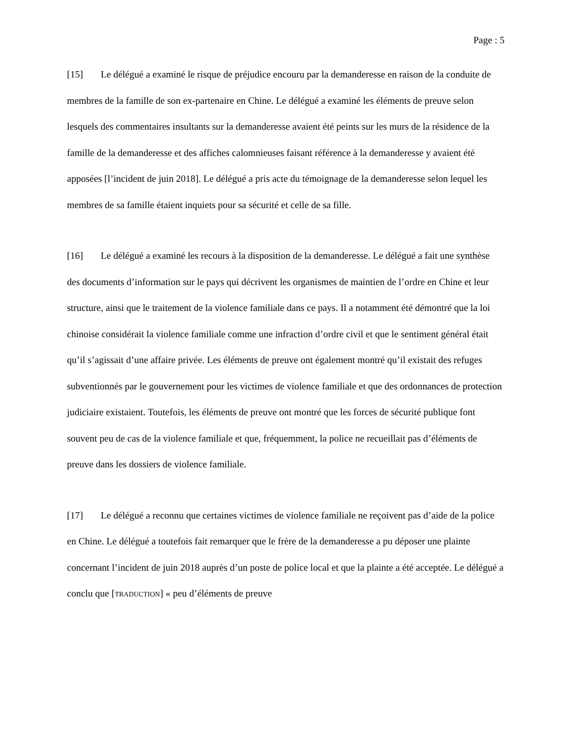Page : 5
[15] Le délégué a examiné le risque de préjudice encouru par la demanderesse en raison de la conduite de membres de la famille de son ex-partenaire en Chine. Le délégué a examiné les éléments de preuve selon lesquels des commentaires insultants sur la demanderesse avaient été peints sur les murs de la résidence de la famille de la demanderesse et des affiches calomnieuses faisant référence à la demanderesse y avaient été apposées [l’incident de juin 2018]. Le délégué a pris acte du témoignage de la demanderesse selon lequel les membres de sa famille étaient inquiets pour sa sécurité et celle de sa fille.
[16] Le délégué a examiné les recours à la disposition de la demanderesse. Le délégué a fait une synthèse des documents d’information sur le pays qui décrivent les organismes de maintien de l’ordre en Chine et leur structure, ainsi que le traitement de la violence familiale dans ce pays. Il a notamment été démontré que la loi chinoise considérait la violence familiale comme une infraction d’ordre civil et que le sentiment général était qu’il s’agissait d’une affaire privée. Les éléments de preuve ont également montré qu’il existait des refuges subventionnés par le gouvernement pour les victimes de violence familiale et que des ordonnances de protection judiciaire existaient. Toutefois, les éléments de preuve ont montré que les forces de sécurité publique font souvent peu de cas de la violence familiale et que, fréquemment, la police ne recueillait pas d’éléments de preuve dans les dossiers de violence familiale.
[17] Le délégué a reconnu que certaines victimes de violence familiale ne reçoivent pas d’aide de la police en Chine. Le délégué a toutefois fait remarquer que le frère de la demanderesse a pu déposer une plainte concernant l’incident de juin 2018 auprès d’un poste de police local et que la plainte a été acceptée. Le délégué a conclu que [TRADUCTION] « peu d’éléments de preuve